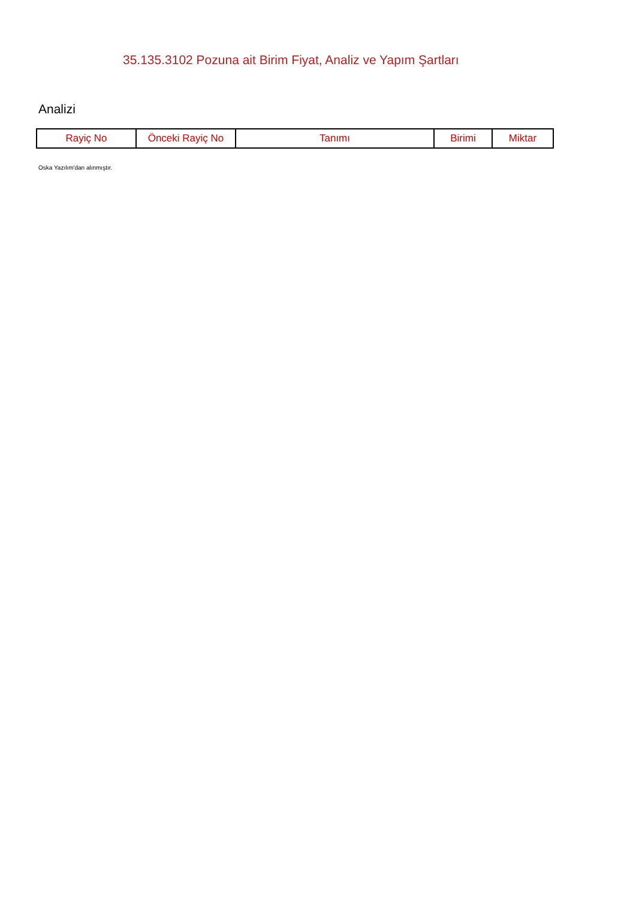35.135.3102 Pozuna ait Birim Fiyat, Analiz ve Yapım Şartları
Analizi
| Rayiç No | Önceki Rayiç No | Tanımı | Birimi | Miktar |
| --- | --- | --- | --- | --- |
Oska Yazılım'dan alınmıştır.